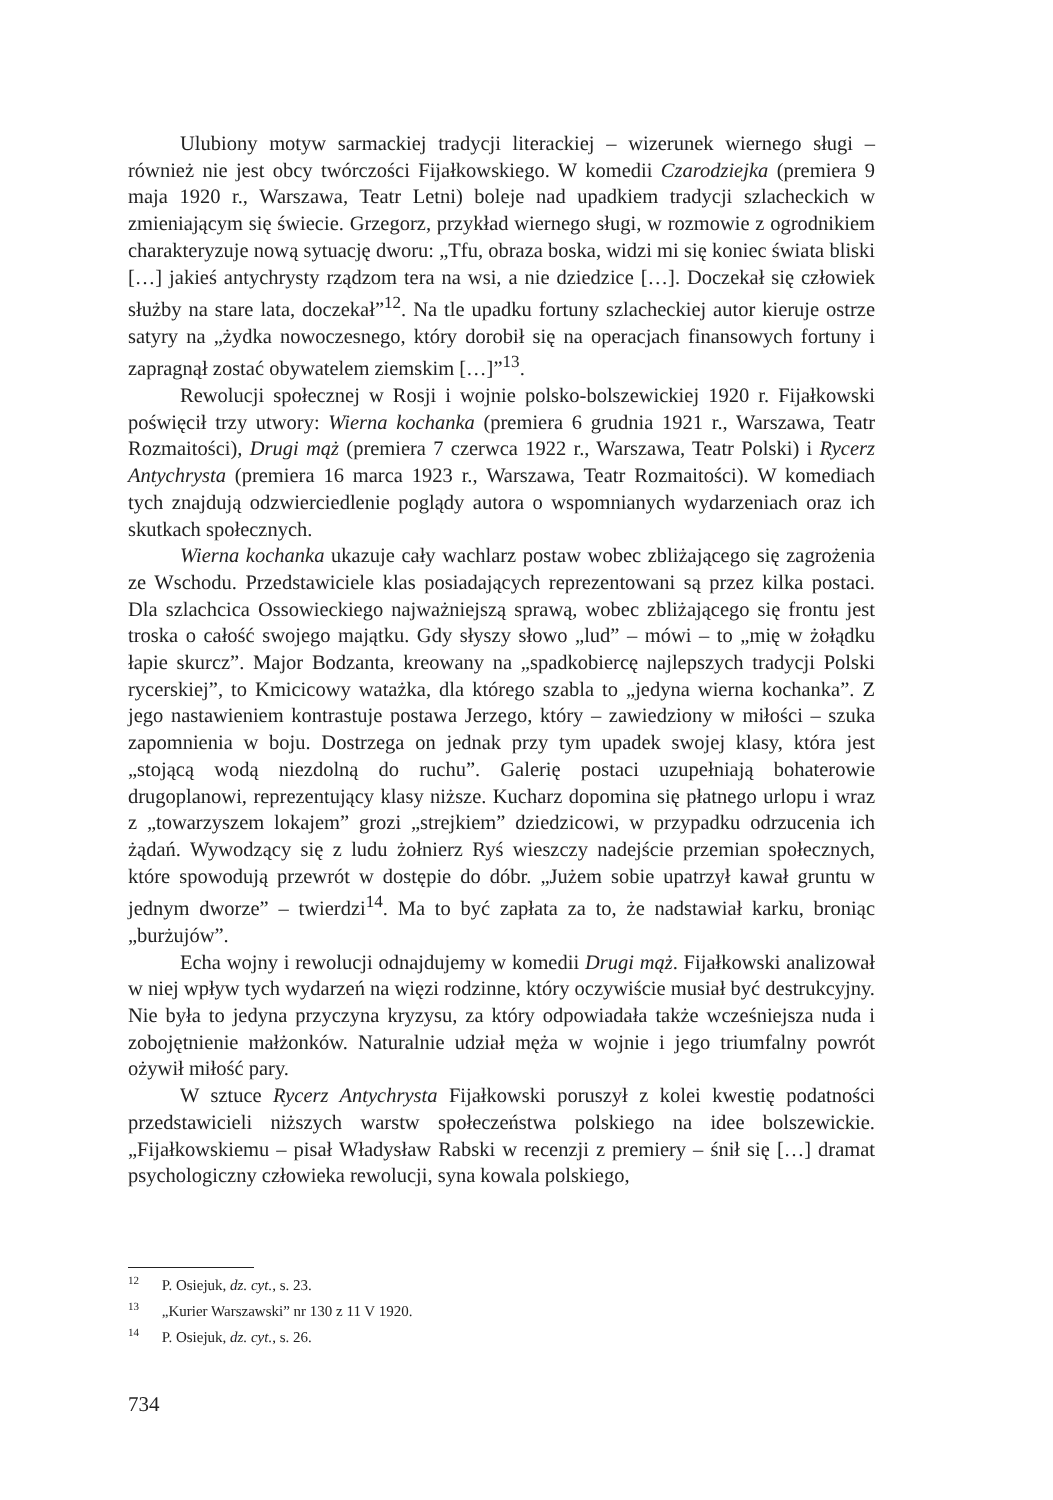Ulubiony motyw sarmackiej tradycji literackiej – wizerunek wiernego sługi – również nie jest obcy twórczości Fijałkowskiego. W komedii Czarodziejka (premiera 9 maja 1920 r., Warszawa, Teatr Letni) boleje nad upadkiem tradycji szlacheckich w zmieniającym się świecie. Grzegorz, przykład wiernego sługi, w rozmowie z ogrodnikiem charakteryzuje nową sytuację dworu: „Tfu, obraza boska, widzi mi się koniec świata bliski […] jakieś antychrysty rządzom tera na wsi, a nie dziedzice […]. Doczekał się człowiek służby na stare lata, doczekał”<sup>12</sup>. Na tle upadku fortuny szlacheckiej autor kieruje ostrze satyry na „żydka nowoczesnego, który dorobił się na operacjach finansowych fortuny i zapragnął zostać obywatelem ziemskim […]”<sup>13</sup>.
Rewolucji społecznej w Rosji i wojnie polsko-bolszewickiej 1920 r. Fijałkowski poświęcił trzy utwory: Wierna kochanka (premiera 6 grudnia 1921 r., Warszawa, Teatr Rozmaitości), Drugi mąż (premiera 7 czerwca 1922 r., Warszawa, Teatr Polski) i Rycerz Antychrysta (premiera 16 marca 1923 r., Warszawa, Teatr Rozmaitości). W komediach tych znajdują odzwierciedlenie poglądy autora o wspomnianych wydarzeniach oraz ich skutkach społecznych.
Wierna kochanka ukazuje cały wachlarz postaw wobec zbliżającego się zagrożenia ze Wschodu. Przedstawiciele klas posiadających reprezentowani są przez kilka postaci. Dla szlachcica Ossowieckiego najważniejszą sprawą, wobec zbliżającego się frontu jest troska o całość swojego majątku. Gdy słyszy słowo „lud” – mówi – to „mię w żołądku łapie skurcz”. Major Bodzanta, kreowany na „spadkobiercę najlepszych tradycji Polski rycerskiej”, to Kmicicowy watażka, dla którego szabla to „jedyna wierna kochanka”. Z jego nastawieniem kontrastuje postawa Jerzego, który – zawiedziony w miłości – szuka zapomnienia w boju. Dostrzega on jednak przy tym upadek swojej klasy, która jest „stojącą wodą niezdolną do ruchu”. Galerię postaci uzupełniają bohaterowie drugoplanowi, reprezentujący klasy niższe. Kucharz dopomina się płatnego urlopu i wraz z „towarzyszem lokajem” grozi „strejkiem” dziedzicowi, w przypadku odrzucenia ich żądań. Wywodzący się z ludu żołnierz Ryś wieszczy nadejście przemian społecznych, które spowodują przewrót w dostępie do dóbr. „Jużem sobie upatrzył kawał gruntu w jednym dworze” – twierdzi<sup>14</sup>. Ma to być zapłata za to, że nadstawiał karku, broniąc „burżujów”.
Echa wojny i rewolucji odnajdujemy w komedii Drugi mąż. Fijałkowski analizował w niej wpływ tych wydarzeń na więzi rodzinne, który oczywiście musiał być destrukcyjny. Nie była to jedyna przyczyna kryzysu, za który odpowiadała także wcześniejsza nuda i zobojętnienie małżonków. Naturalnie udział męża w wojnie i jego triumfalny powrót ożywił miłość pary.
W sztuce Rycerz Antychrysta Fijałkowski poruszył z kolei kwestię podatności przedstawicieli niższych warstw społeczeństwa polskiego na idee bolszewickie. „Fijałkowskiemu – pisał Władysław Rabski w recenzji z premiery – śnił się […] dramat psychologiczny człowieka rewolucji, syna kowala polskiego,
<sup>12</sup> P. Osiejuk, dz. cyt., s. 23.
<sup>13</sup> „Kurier Warszawski” nr 130 z 11 V 1920.
<sup>14</sup> P. Osiejuk, dz. cyt., s. 26.
734